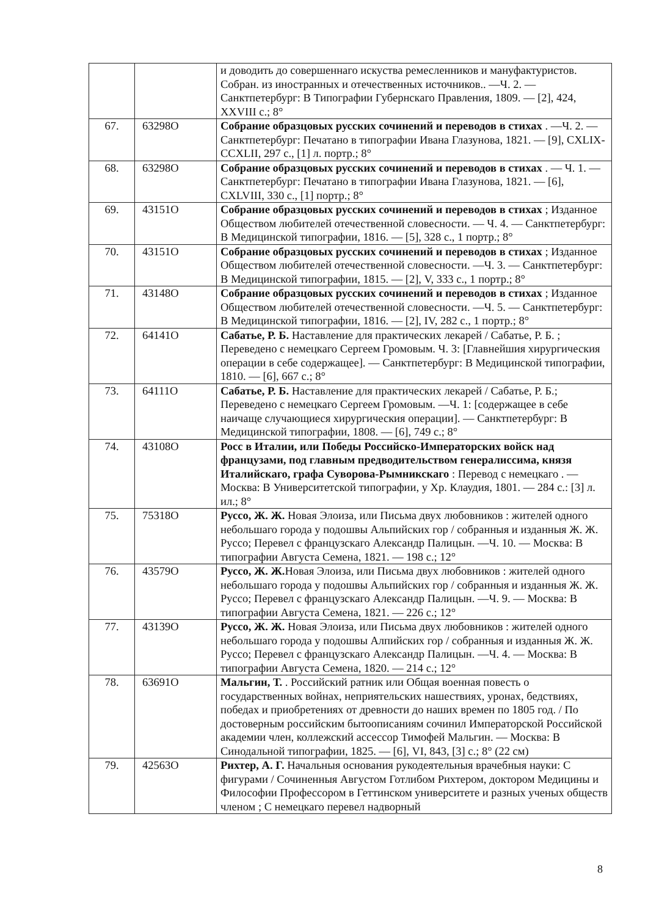| | | и доводить до совершеннаго искуства ремесленников и мануфактуристов. Собран. из иностранных и отечественных источников.. —Ч. 2. — Санктпетербург: В Типографии Губернскаго Правления, 1809. — [2], 424, XXVIII с.; 8° |
| 67. | 63298О | Собрание образцовых русских сочинений и переводов в стихах . —Ч. 2. — Санктпетербург: Печатано в типографии Ивана Глазунова, 1821. — [9], CXLIX-CCXLII, 297 с., [1] л. портр.; 8° |
| 68. | 63298О | Собрание образцовых русских сочинений и переводов в стихах . — Ч. 1. — Санктпетербург: Печатано в типографии Ивана Глазунова, 1821. — [6], CXLVIII, 330 с., [1] портр.; 8° |
| 69. | 43151О | Собрание образцовых русских сочинений и переводов в стихах ; Изданное Обществом любителей отечественной словесности. — Ч. 4. — Санктпетербург: В Медицинской типографии, 1816. — [5], 328 с., 1 портр.; 8° |
| 70. | 43151О | Собрание образцовых русских сочинений и переводов в стихах ; Изданное Обществом любителей отечественной словесности. —Ч. 3. — Санктпетербург: В Медицинской типографии, 1815. — [2], V, 333 с., 1 портр.; 8° |
| 71. | 43148О | Собрание образцовых русских сочинений и переводов в стихах ; Изданное Обществом любителей отечественной словесности. —Ч. 5. — Санктпетербург: В Медицинской типографии, 1816. — [2], IV, 282 с., 1 портр.; 8° |
| 72. | 64141О | Сабатье, Р. Б. Наставление для практических лекарей / Сабатье, Р. Б. ; Переведено с немецкаго Сергеем Громовым. Ч. 3: [Главнейшия хирургическия операции в себе содержащее]. — Санктпетербург: В Медицинской типографии, 1810. — [6], 667 с.; 8° |
| 73. | 64111О | Сабатье, Р. Б. Наставление для практических лекарей / Сабатье, Р. Б.; Переведено с немецкаго Сергеем Громовым. —Ч. 1: [содержащее в себе наичаще случающиеся хирургическия операции]. — Санктпетербург: В Медицинской типографии, 1808. — [6], 749 с.; 8° |
| 74. | 43108О | Росс в Италии, или Победы Российско-Императорских войск над французами, под главным предводительством генералиссима, князя Италийскаго, графа Суворова-Рымникскаго : Перевод с немецкаго . — Москва: В Университетской типографии, у Хр. Клаудия, 1801. — 284 с.: [3] л. ил.; 8° |
| 75. | 75318О | Руссо, Ж. Ж. Новая Элоиза, или Письма двух любовников : жителей одного небольшаго города у подошвы Альпийских гор / собранныя и изданныя Ж. Ж. Руссо; Перевел с французскаго Александр Палицын. —Ч. 10. — Москва: В типографии Августа Семена, 1821. — 198 с.; 12° |
| 76. | 43579О | Руссо, Ж. Ж. Новая Элоиза, или Письма двух любовников : жителей одного небольшаго города у подошвы Альпийских гор / собранныя и изданныя Ж. Ж. Руссо; Перевел с французскаго Александр Палицын. —Ч. 9. — Москва: В типографии Августа Семена, 1821. — 226 с.; 12° |
| 77. | 43139О | Руссо, Ж. Ж. Новая Элоиза, или Письма двух любовников : жителей одного небольшаго города у подошвы Алпийских гор / собранныя и изданныя Ж. Ж. Руссо; Перевел с французскаго Александр Палицын. —Ч. 4. — Москва: В типографии Августа Семена, 1820. — 214 с.; 12° |
| 78. | 63691О | Мальгин, Т. . Российский ратник или Общая военная повесть о государственных войнах, неприятельских нашествиях, уронах, бедствиях, победах и приобретениях от древности до наших времен по 1805 год. / По достоверным российским бытоописаниям сочинил Императорской Российской академии член, коллежский ассессор Тимофей Мальгин. — Москва: В Синодальной типографии, 1825. — [6], VI, 843, [3] с.; 8° (22 см) |
| 79. | 42563О | Рихтер, А. Г. Начальныя основания рукодеятельныя врачебныя науки: С фигурами / Сочиненныя Августом Готлибом Рихтером, доктором Медицины и Философии Профессором в Геттинском университете и разных ученых обществ членом ; С немецкаго перевел надворный |
8